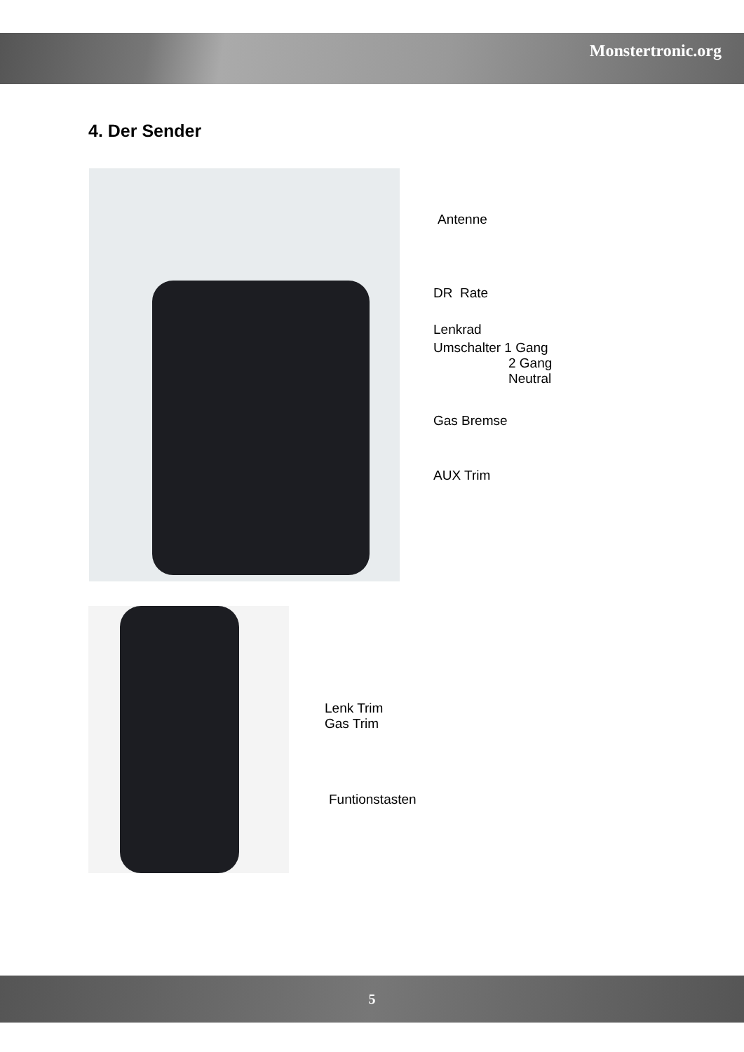Monstertronic.org
4. Der Sender
Antenne
DR Rate
Lenkrad
Umschalter 1 Gang
2 Gang
Neutral
Gas Bremse
AUX Trim
Lenk Trim
Gas Trim
Funtionstasten
5